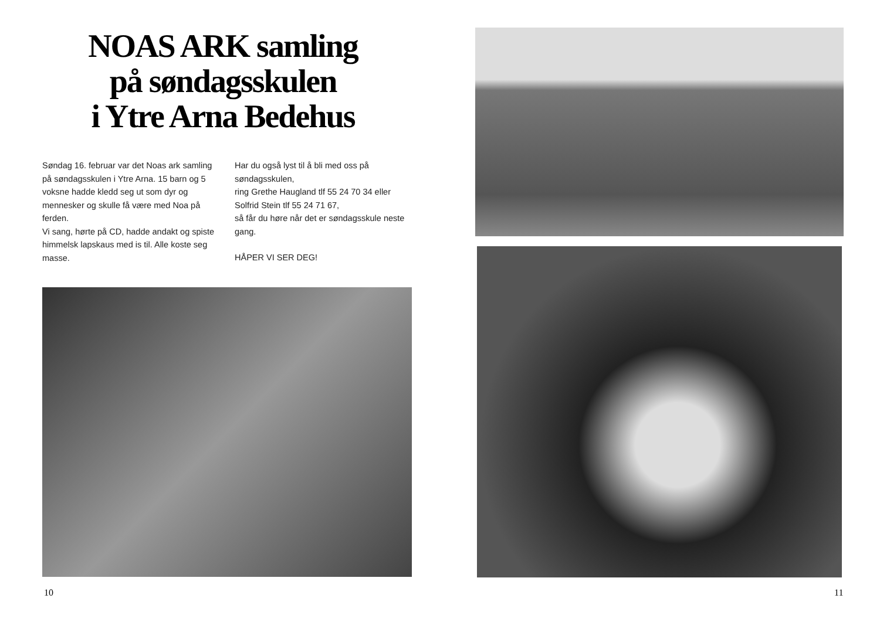NOAS ARK samling
på søndagsskulen
i Ytre Arna Bedehus
Søndag 16. februar var det Noas ark samling på søndagsskulen i Ytre Arna. 15 barn og 5 voksne hadde kledd seg ut som dyr og mennesker og skulle få være med Noa på ferden.
Vi sang, hørte på CD, hadde andakt og spiste himmelsk lapskaus med is til. Alle koste seg masse.
Har du også lyst til å bli med oss på søndagsskulen,
ring Grethe Haugland tlf 55 24 70 34 eller Solfrid Stein tlf 55 24 71 67,
så får du høre når det er søndagsskule neste gang.
HÅPER VI SER DEG!
10
11